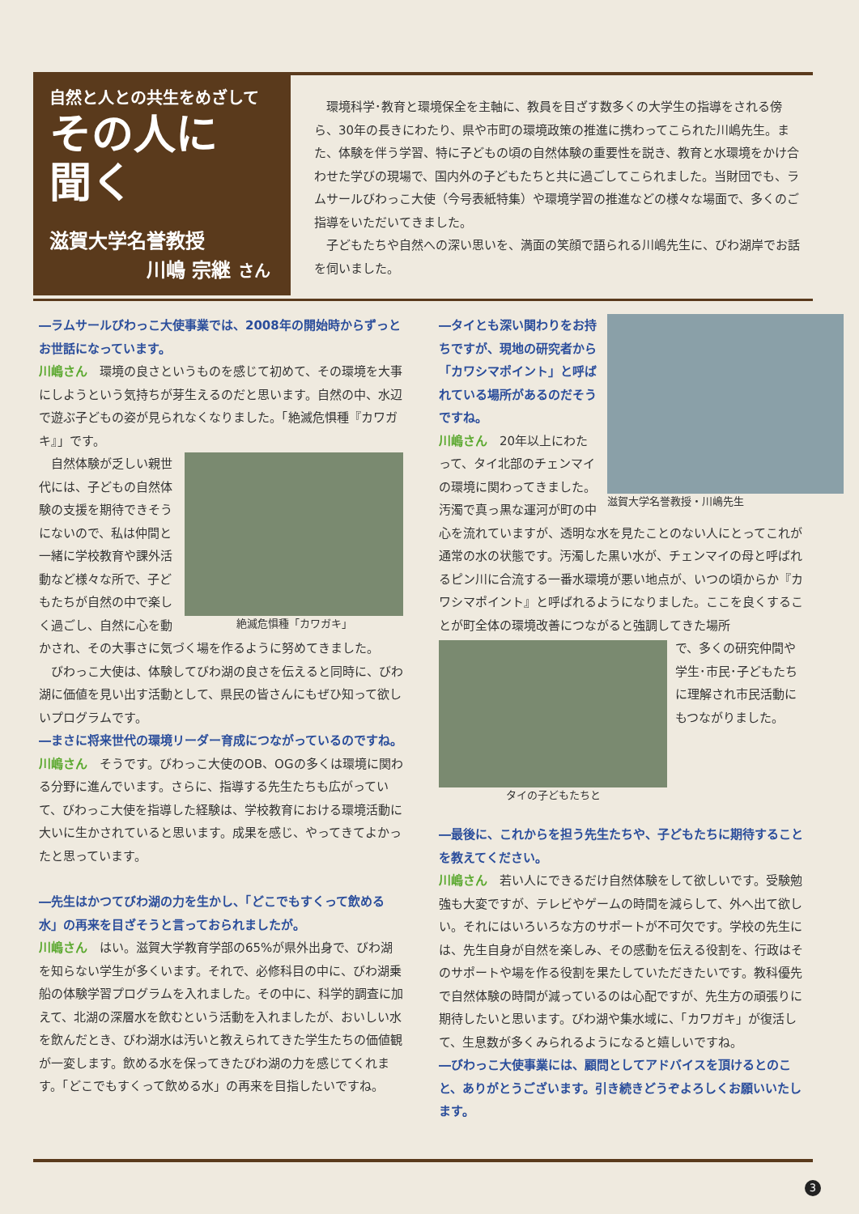自然と人との共生をめざして
その人に
聞く
滋賀大学名誉教授
川嶋 宗継 さん
　環境科学･教育と環境保全を主軸に、教員を目ざす数多くの大学生の指導をされる傍ら、30年の長きにわたり、県や市町の環境政策の推進に携わってこられた川嶋先生。また、体験を伴う学習、特に子どもの頃の自然体験の重要性を説き、教育と水環境をかけ合わせた学びの現場で、国内外の子どもたちと共に過ごしてこられました。当財団でも、ラムサールびわっこ大使（今号表紙特集）や環境学習の推進などの様々な場面で、多くのご指導をいただいてきました。
　子どもたちや自然への深い思いを、満面の笑顔で語られる川嶋先生に、びわ湖岸でお話を伺いました。
―ラムサールびわっこ大使事業では、2008年の開始時からずっとお世話になっています。
川嶋さん　環境の良さというものを感じて初めて、その環境を大事にしようという気持ちが芽生えるのだと思います。自然の中、水辺で遊ぶ子どもの姿が見られなくなりました。「絶滅危惧種『カワガキ』」です。
絶滅危惧種「カワガキ」
　自然体験が乏しい親世代には、子どもの自然体験の支援を期待できそうにないので、私は仲間と一緒に学校教育や課外活動など様々な所で、子どもたちが自然の中で楽しく過ごし、自然に心を動かされ、その大事さに気づく場を作るように努めてきました。
　びわっこ大使は、体験してびわ湖の良さを伝えると同時に、びわ湖に価値を見い出す活動として、県民の皆さんにもぜひ知って欲しいプログラムです。
―まさに将来世代の環境リーダー育成につながっているのですね。
川嶋さん　そうです。びわっこ大使のOB、OGの多くは環境に関わる分野に進んでいます。さらに、指導する先生たちも広がっていて、びわっこ大使を指導した経験は、学校教育における環境活動に大いに生かされていると思います。成果を感じ、やってきてよかったと思っています。
―先生はかつてびわ湖の力を生かし、「どこでもすくって飲める水」の再来を目ざそうと言っておられましたが。
川嶋さん　はい。滋賀大学教育学部の65%が県外出身で、びわ湖を知らない学生が多くいます。それで、必修科目の中に、びわ湖乗船の体験学習プログラムを入れました。その中に、科学的調査に加えて、北湖の深層水を飲むという活動を入れましたが、おいしい水を飲んだとき、びわ湖水は汚いと教えられてきた学生たちの価値観が一変します。飲める水を保ってきたびわ湖の力を感じてくれます。「どこでもすくって飲める水」の再来を目指したいですね。
滋賀大学名誉教授・川嶋先生
―タイとも深い関わりをお持ちですが、現地の研究者から「カワシマポイント」と呼ばれている場所があるのだそうですね。
川嶋さん　20年以上にわたって、タイ北部のチェンマイの環境に関わってきました。汚濁で真っ黒な運河が町の中心を流れていますが、透明な水を見たことのない人にとってこれが通常の水の状態です。汚濁した黒い水が、チェンマイの母と呼ばれるピン川に合流する一番水環境が悪い地点が、いつの頃からか『カワシマポイント』と呼ばれるようになりました。ここを良くすることが町全体の環境改善につながると強調してきた場所
タイの子どもたちと
で、多くの研究仲間や学生･市民･子どもたちに理解され市民活動にもつながりました。
―最後に、これからを担う先生たちや、子どもたちに期待することを教えてください。
川嶋さん　若い人にできるだけ自然体験をして欲しいです。受験勉強も大変ですが、テレビやゲームの時間を減らして、外へ出て欲しい。それにはいろいろな方のサポートが不可欠です。学校の先生には、先生自身が自然を楽しみ、その感動を伝える役割を、行政はそのサポートや場を作る役割を果たしていただきたいです。教科優先で自然体験の時間が減っているのは心配ですが、先生方の頑張りに期待したいと思います。びわ湖や集水域に、「カワガキ」が復活して、生息数が多くみられるようになると嬉しいですね。
―びわっこ大使事業には、顧問としてアドバイスを頂けるとのこと、ありがとうございます。引き続きどうぞよろしくお願いいたします。
3